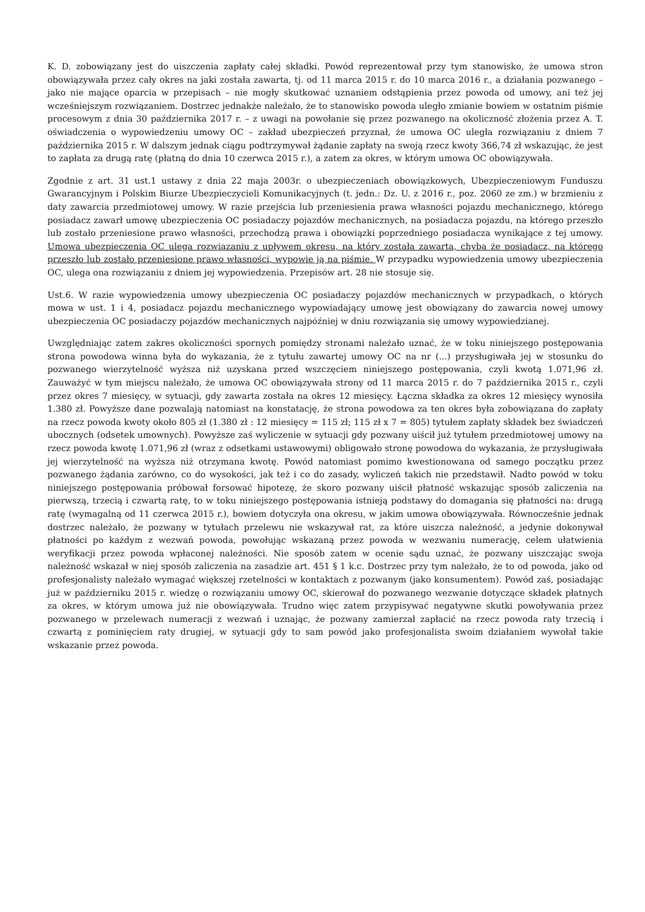K. D. zobowiązany jest do uiszczenia zapłaty całej składki. Powód reprezentował przy tym stanowisko, że umowa stron obowiązywała przez cały okres na jaki została zawarta, tj. od 11 marca 2015 r. do 10 marca 2016 r., a działania pozwanego – jako nie mające oparcia w przepisach – nie mogły skutkować uznaniem odstąpienia przez powoda od umowy, ani też jej wcześniejszym rozwiązaniem. Dostrzec jednakże należało, że to stanowisko powoda uległo zmianie bowiem w ostatnim piśmie procesowym z dnia 30 października 2017 r. – z uwagi na powołanie się przez pozwanego na okoliczność złożenia przez A. T. oświadczenia o wypowiedzeniu umowy OC – zakład ubezpieczeń przyznał, że umowa OC uległa rozwiązaniu z dniem 7 października 2015 r. W dalszym jednak ciągu podtrzymywał żądanie zapłaty na swoją rzecz kwoty 366,74 zł wskazując, że jest to zapłata za drugą ratę (płatną do dnia 10 czerwca 2015 r.), a zatem za okres, w którym umowa OC obowiązywała.
Zgodnie z art. 31 ust.1 ustawy z dnia 22 maja 2003r. o ubezpieczeniach obowiązkowych, Ubezpieczeniowym Funduszu Gwarancyjnym i Polskim Biurze Ubezpieczycieli Komunikacyjnych (t. jedn.: Dz. U. z 2016 r., poz. 2060 ze zm.) w brzmieniu z daty zawarcia przedmiotowej umowy. W razie przejścia lub przeniesienia prawa własności pojazdu mechanicznego, którego posiadacz zawarł umowę ubezpieczenia OC posiadaczy pojazdów mechanicznych, na posiadacza pojazdu, na którego przeszło lub zostało przeniesione prawo własności, przechodzą prawa i obowiązki poprzedniego posiadacza wynikające z tej umowy. Umowa ubezpieczenia OC ulega rozwiązaniu z upływem okresu, na który została zawarta, chyba że posiadacz, na którego przeszło lub zostało przeniesione prawo własności, wypowie ją na piśmie. W przypadku wypowiedzenia umowy ubezpieczenia OC, ulega ona rozwiązaniu z dniem jej wypowiedzenia. Przepisów art. 28 nie stosuje się.
Ust.6. W razie wypowiedzenia umowy ubezpieczenia OC posiadaczy pojazdów mechanicznych w przypadkach, o których mowa w ust. 1 i 4, posiadacz pojazdu mechanicznego wypowiadający umowę jest obowiązany do zawarcia nowej umowy ubezpieczenia OC posiadaczy pojazdów mechanicznych najpóźniej w dniu rozwiązania się umowy wypowiedzianej.
Uwzględniając zatem zakres okoliczności spornych pomiędzy stronami należało uznać, że w toku niniejszego postępowania strona powodowa winna była do wykazania, że z tytułu zawartej umowy OC na nr (...) przysługiwała jej w stosunku do pozwanego wierzytelność wyższa niż uzyskana przed wszczęciem niniejszego postępowania, czyli kwotą 1.071,96 zł. Zauważyć w tym miejscu należało, że umowa OC obowiązywała strony od 11 marca 2015 r. do 7 października 2015 r., czyli przez okres 7 miesięcy, w sytuacji, gdy zawarta została na okres 12 miesięcy. Łączna składka za okres 12 miesięcy wynosiła 1.380 zł. Powyższe dane pozwalają natomiast na konstatację, że strona powodowa za ten okres była zobowiązana do zapłaty na rzecz powoda kwoty około 805 zł (1.380 zł : 12 miesięcy = 115 zł; 115 zł x 7 = 805) tytułem zapłaty składek bez świadczeń ubocznych (odsetek umownych). Powyższe zaś wyliczenie w sytuacji gdy pozwany uiścił już tytułem przedmiotowej umowy na rzecz powoda kwotę 1.071,96 zł (wraz z odsetkami ustawowymi) obligowało stronę powodowa do wykazania, że przysługiwała jej wierzytelność na wyższa niż otrzymana kwotę. Powód natomiast pomimo kwestionowana od samego początku przez pozwanego żądania zarówno, co do wysokości, jak też i co do zasady, wyliczeń takich nie przedstawił. Nadto powód w toku niniejszego postępowania próbował forsować hipotezę, że skoro pozwany uiścił płatność wskazując sposób zaliczenia na pierwszą, trzecią i czwartą ratę, to w toku niniejszego postępowania istnieją podstawy do domagania się płatności na: drugą ratę (wymagalną od 11 czerwca 2015 r.), bowiem dotyczyła ona okresu, w jakim umowa obowiązywała. Równocześnie jednak dostrzec należało, że pozwany w tytułach przelewu nie wskazywał rat, za które uiszcza należność, a jedynie dokonywał płatności po każdym z wezwań powoda, powołując wskazaną przez powoda w wezwaniu numerację, celem ułatwienia weryfikacji przez powoda wpłaconej należności. Nie sposób zatem w ocenie sądu uznać, że pozwany uiszczając swoja należność wskazał w niej sposób zaliczenia na zasadzie art. 451 § 1 k.c. Dostrzec przy tym należało, że to od powoda, jako od profesjonalisty należało wymagać większej rzetelności w kontaktach z pozwanym (jako konsumentem). Powód zaś, posiadając już w październiku 2015 r. wiedzę o rozwiązaniu umowy OC, skierował do pozwanego wezwanie dotyczące składek płatnych za okres, w którym umowa już nie obowiązywała. Trudno więc zatem przypisywać negatywne skutki powoływania przez pozwanego w przelewach numeracji z wezwań i uznając, że pozwany zamierzał zapłacić na rzecz powoda raty trzecią i czwartą z pominięciem raty drugiej, w sytuacji gdy to sam powód jako profesjonalista swoim działaniem wywołał takie wskazanie przez powoda.